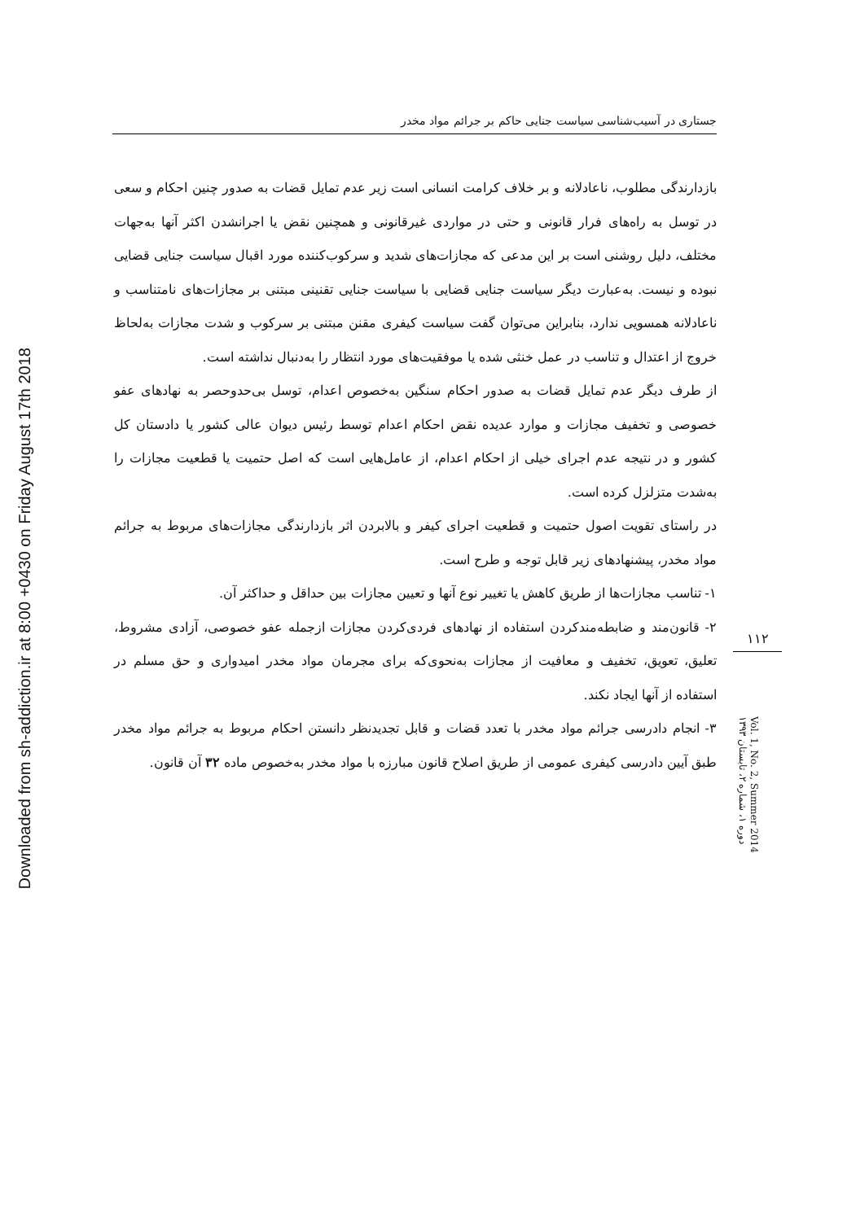Downloaded from sh-addiction.ir at 8:00 +0430 on Friday August 17th 2018
جستاری در آسیب‌شناسی سیاست جنایی حاکم بر جرائم مواد مخدر
بازدارندگی مطلوب، ناعادلانه و بر خلاف کرامت انسانی است زیر عدم تمایل قضات به صدور چنین احکام و سعی در توسل به راه‌های فرار قانونی و حتی در مواردی غیرقانونی و همچنین نقض یا اجرانشدن اکثر آنها به‌جهات مختلف، دلیل روشنی است بر این مدعی که مجازات‌های شدید و سرکوب‌کننده مورد اقبال سیاست جنایی قضایی نبوده و نیست. به‌عبارت دیگر سیاست جنایی قضایی با سیاست جنایی تقنینی مبتنی بر مجازات‌های نامتناسب و ناعادلانه همسویی ندارد، بنابراین می‌توان گفت سیاست کیفری مقنن مبتنی بر سرکوب و شدت مجازات به‌لحاظ خروج از اعتدال و تناسب در عمل خنثی شده یا موفقیت‌های مورد انتظار را به‌دنبال نداشته است.
از طرف دیگر عدم تمایل قضات به صدور احکام سنگین به‌خصوص اعدام، توسل بی‌حدوحصر به نهادهای عفو خصوصی و تخفیف مجازات و موارد عدیده نقض احکام اعدام توسط رئیس دیوان عالی کشور یا دادستان کل کشور و در نتیجه عدم اجرای خیلی از احکام اعدام، از عامل‌هایی است که اصل حتمیت یا قطعیت مجازات را به‌شدت متزلزل کرده است.
در راستای تقویت اصول حتمیت و قطعیت اجرای کیفر و بالابردن اثر بازدارندگی مجازات‌های مربوط به جرائم مواد مخدر، پیشنهادهای زیر قابل توجه و طرح است.
۱- تناسب مجازات‌ها از طریق کاهش یا تغییر نوع آنها و تعیین مجازات بین حداقل و حداکثر آن.
۲- قانون‌مند و ضابطه‌مندکردن استفاده از نهادهای فردی‌کردن مجازات ازجمله عفو خصوصی، آزادی مشروط، تعلیق، تعویق، تخفیف و معافیت از مجازات به‌نحوی‌که برای مجرمان مواد مخدر امیدواری و حق مسلم در استفاده از آنها ایجاد نکند.
۳- انجام دادرسی جرائم مواد مخدر با تعدد قضات و قابل تجدیدنظر دانستن احکام مربوط به جرائم مواد مخدر طبق آیین دادرسی کیفری عمومی از طریق اصلاح قانون مبارزه با مواد مخدر به‌خصوص ماده ۳۲ آن قانون.
۱۱۲
دوره ۱، شماره ۲، تابستان ۱۳۹۳ Vol. 1, No. 2, Summer 2014